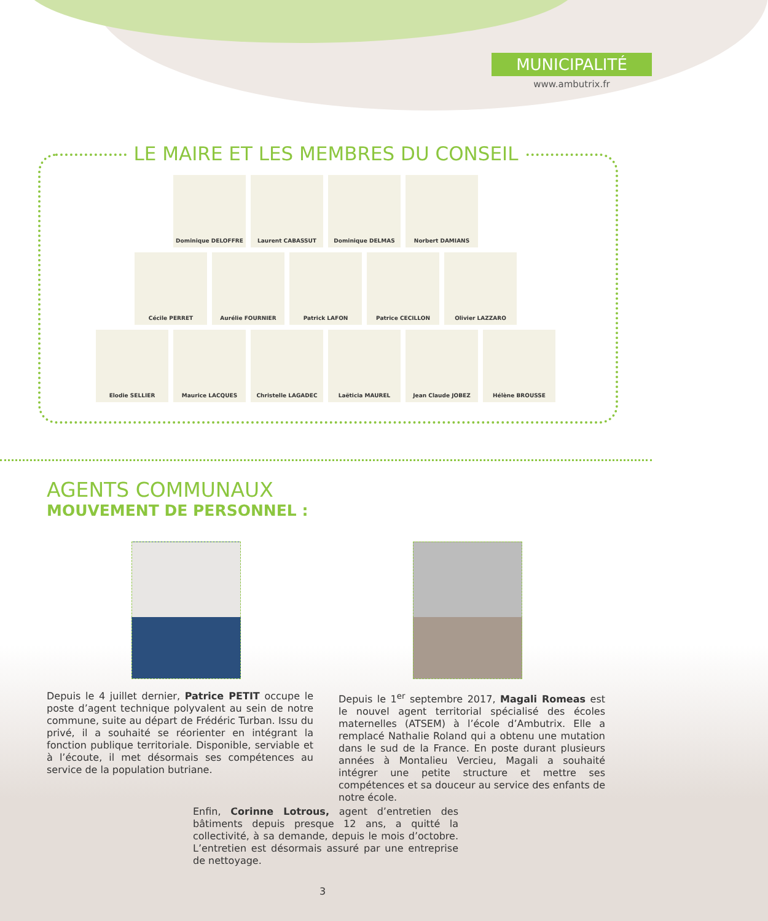MUNICIPALITÉ
www.ambutrix.fr
LE MAIRE ET LES MEMBRES DU CONSEIL
Dominique DELOFFRE Laurent CABASSUT Dominique DELMAS Norbert DAMIANS
Cécile PERRET Aurélie FOURNIER Patrick LAFON Patrice CECILLON Olivier LAZZARO
Elodie SELLIER Maurice LACQUES Christelle LAGADEC Laëticia MAUREL Jean Claude JOBEZ Hélène BROUSSE
AGENTS COMMUNAUX
MOUVEMENT DE PERSONNEL :
Depuis le 4 juillet dernier, Patrice PETIT occupe le poste d’agent technique polyvalent au sein de notre commune, suite au départ de Frédéric Turban. Issu du privé, il a souhaité se réorienter en intégrant la fonction publique territoriale. Disponible, serviable et à l’écoute, il met désormais ses compétences au service de la population butriane.
Depuis le 1<sup>er</sup> septembre 2017, Magali Romeas est le nouvel agent territorial spécialisé des écoles maternelles (ATSEM) à l’école d’Ambutrix. Elle a remplacé Nathalie Roland qui a obtenu une mutation dans le sud de la France. En poste durant plusieurs années à Montalieu Vercieu, Magali a souhaité intégrer une petite structure et mettre ses compétences et sa douceur au service des enfants de notre école.
Enfin, Corinne Lotrous, agent d’entretien des bâtiments depuis presque 12 ans, a quitté la collectivité, à sa demande, depuis le mois d’octobre. L’entretien est désormais assuré par une entreprise de nettoyage.
3